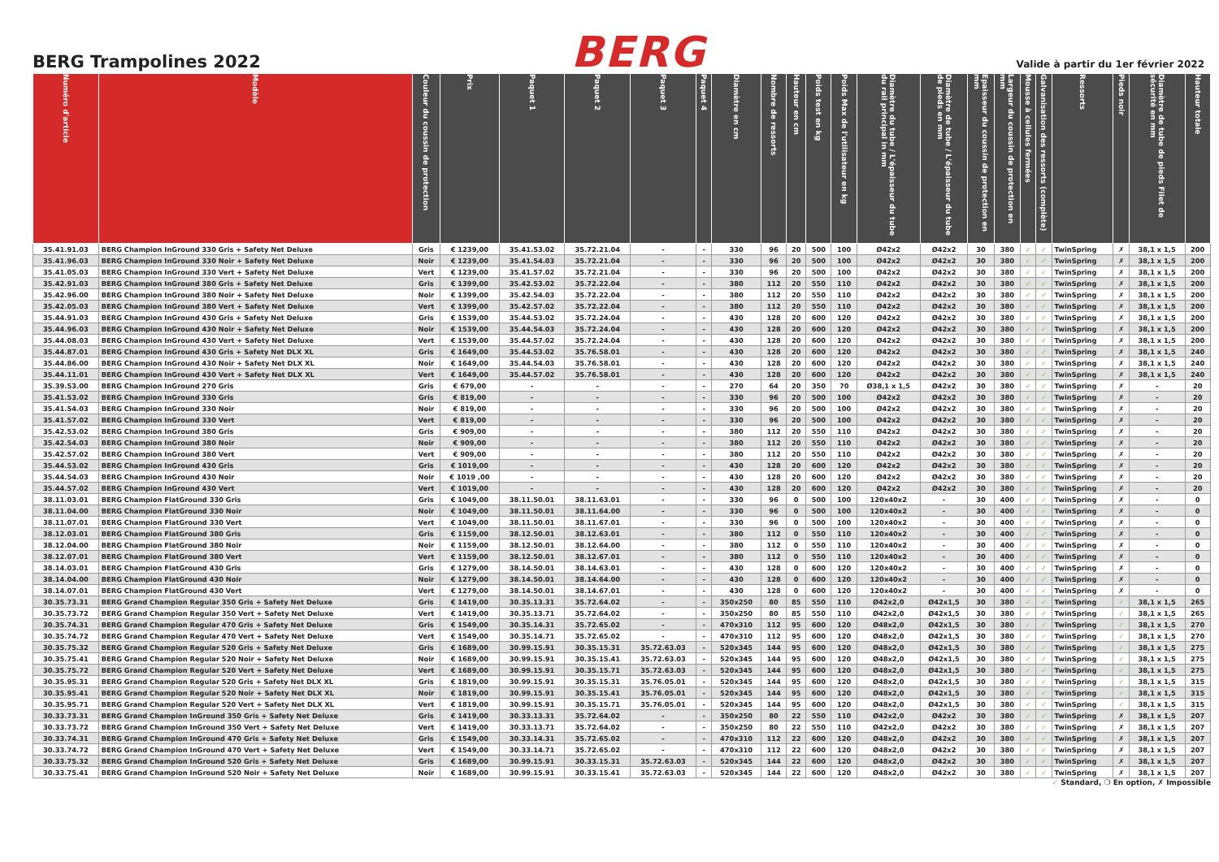BERG Trampolines 2022
BERG
Valide à partir du 1er février 2022
| Numéro d'article | Modèle | Couleur du coussin de protection | Prix | Paquet 1 | Paquet 2 | Paquet 3 | Paquet 4 | Diamètre en cm | Nombre de ressorts | Hauteur en cm | Poids test en kg | Poids Max de l'utilisateur en kg | Diamètre du tube / L'épaisseur du tube du rail principal in mm | Diamètre de tube / L'épaisseur du tube de pieds en mm | Epaisseur du coussin de protection en mm | Largeur du coussin de protection en mm | Mousse à cellules fermées | Galvanisation des ressorts (complète) | Ressorts | Pieds noir | Diamètre de tube de pieds Filet de sécurité en mm | Hauteur totale |
| --- | --- | --- | --- | --- | --- | --- | --- | --- | --- | --- | --- | --- | --- | --- | --- | --- | --- | --- | --- | --- | --- | --- |
| 35.41.91.03 | BERG Champion InGround 330 Gris + Safety Net Deluxe | Gris | € 1239,00 | 35.41.53.02 | 35.72.21.04 | - | - | 330 | 96 | 20 | 500 | 100 | Ø42x2 | Ø42x2 | 30 | 380 | ✓ | ✓ | TwinSpring | ✗ | 38,1 x 1,5 | 200 |
| 35.41.96.03 | BERG Champion InGround 330 Noir + Safety Net Deluxe | Noir | € 1239,00 | 35.41.54.03 | 35.72.21.04 | - | - | 330 | 96 | 20 | 500 | 100 | Ø42x2 | Ø42x2 | 30 | 380 | ✓ | ✓ | TwinSpring | ✗ | 38,1 x 1,5 | 200 |
| 35.41.05.03 | BERG Champion InGround 330 Vert + Safety Net Deluxe | Vert | € 1239,00 | 35.41.57.02 | 35.72.21.04 | - | - | 330 | 96 | 20 | 500 | 100 | Ø42x2 | Ø42x2 | 30 | 380 | ✓ | ✓ | TwinSpring | ✗ | 38,1 x 1,5 | 200 |
| 35.42.91.03 | BERG Champion InGround 380 Gris + Safety Net Deluxe | Gris | € 1399,00 | 35.42.53.02 | 35.72.22.04 | - | - | 380 | 112 | 20 | 550 | 110 | Ø42x2 | Ø42x2 | 30 | 380 | ✓ | ✓ | TwinSpring | ✗ | 38,1 x 1,5 | 200 |
| 35.42.96.00 | BERG Champion InGround 380 Noir + Safety Net Deluxe | Noir | € 1399,00 | 35.42.54.03 | 35.72.22.04 | - | - | 380 | 112 | 20 | 550 | 110 | Ø42x2 | Ø42x2 | 30 | 380 | ✓ | ✓ | TwinSpring | ✗ | 38,1 x 1,5 | 200 |
| 35.42.05.03 | BERG Champion InGround 380 Vert + Safety Net Deluxe | Vert | € 1399,00 | 35.42.57.02 | 35.72.22.04 | - | - | 380 | 112 | 20 | 550 | 110 | Ø42x2 | Ø42x2 | 30 | 380 | ✓ | ✓ | TwinSpring | ✗ | 38,1 x 1,5 | 200 |
| 35.44.91.03 | BERG Champion InGround 430 Gris + Safety Net Deluxe | Gris | € 1539,00 | 35.44.53.02 | 35.72.24.04 | - | - | 430 | 128 | 20 | 600 | 120 | Ø42x2 | Ø42x2 | 30 | 380 | ✓ | ✓ | TwinSpring | ✗ | 38,1 x 1,5 | 200 |
| 35.44.96.03 | BERG Champion InGround 430 Noir + Safety Net Deluxe | Noir | € 1539,00 | 35.44.54.03 | 35.72.24.04 | - | - | 430 | 128 | 20 | 600 | 120 | Ø42x2 | Ø42x2 | 30 | 380 | ✓ | ✓ | TwinSpring | ✗ | 38,1 x 1,5 | 200 |
| 35.44.08.03 | BERG Champion InGround 430 Vert + Safety Net Deluxe | Vert | € 1539,00 | 35.44.57.02 | 35.72.24.04 | - | - | 430 | 128 | 20 | 600 | 120 | Ø42x2 | Ø42x2 | 30 | 380 | ✓ | ✓ | TwinSpring | ✗ | 38,1 x 1,5 | 200 |
| 35.44.87.01 | BERG Champion InGround 430 Gris + Safety Net DLX XL | Gris | € 1649,00 | 35.44.53.02 | 35.76.58.01 | - | - | 430 | 128 | 20 | 600 | 120 | Ø42x2 | Ø42x2 | 30 | 380 | ✓ | ✓ | TwinSpring | ✗ | 38,1 x 1,5 | 240 |
| 35.44.86.00 | BERG Champion InGround 430 Noir + Safety Net DLX XL | Noir | € 1649,00 | 35.44.54.03 | 35.76.58.01 | - | - | 430 | 128 | 20 | 600 | 120 | Ø42x2 | Ø42x2 | 30 | 380 | ✓ | ✓ | TwinSpring | ✗ | 38,1 x 1,5 | 240 |
| 35.44.11.01 | BERG Champion InGround 430 Vert + Safety Net DLX XL | Vert | € 1649,00 | 35.44.57.02 | 35.76.58.01 | - | - | 430 | 128 | 20 | 600 | 120 | Ø42x2 | Ø42x2 | 30 | 380 | ✓ | ✓ | TwinSpring | ✗ | 38,1 x 1,5 | 240 |
| 35.39.53.00 | BERG Champion InGround 270 Gris | Gris | € 679,00 | - | - | - | - | 270 | 64 | 20 | 350 | 70 | Ø38,1 x 1,5 | Ø42x2 | 30 | 380 | ✓ | ✓ | TwinSpring | ✗ | - | 20 |
| 35.41.53.02 | BERG Champion InGround 330 Gris | Gris | € 819,00 | - | - | - | - | 330 | 96 | 20 | 500 | 100 | Ø42x2 | Ø42x2 | 30 | 380 | ✓ | ✓ | TwinSpring | ✗ | - | 20 |
| 35.41.54.03 | BERG Champion InGround 330 Noir | Noir | € 819,00 | - | - | - | - | 330 | 96 | 20 | 500 | 100 | Ø42x2 | Ø42x2 | 30 | 380 | ✓ | ✓ | TwinSpring | ✗ | - | 20 |
| 35.41.57.02 | BERG Champion InGround 330 Vert | Vert | € 819,00 | - | - | - | - | 330 | 96 | 20 | 500 | 100 | Ø42x2 | Ø42x2 | 30 | 380 | ✓ | ✓ | TwinSpring | ✗ | - | 20 |
| 35.42.53.02 | BERG Champion InGround 380 Gris | Gris | € 909,00 | - | - | - | - | 380 | 112 | 20 | 550 | 110 | Ø42x2 | Ø42x2 | 30 | 380 | ✓ | ✓ | TwinSpring | ✗ | - | 20 |
| 35.42.54.03 | BERG Champion InGround 380 Noir | Noir | € 909,00 | - | - | - | - | 380 | 112 | 20 | 550 | 110 | Ø42x2 | Ø42x2 | 30 | 380 | ✓ | ✓ | TwinSpring | ✗ | - | 20 |
| 35.42.57.02 | BERG Champion InGround 380 Vert | Vert | € 909,00 | - | - | - | - | 380 | 112 | 20 | 550 | 110 | Ø42x2 | Ø42x2 | 30 | 380 | ✓ | ✓ | TwinSpring | ✗ | - | 20 |
| 35.44.53.02 | BERG Champion InGround 430 Gris | Gris | € 1019,00 | - | - | - | - | 430 | 128 | 20 | 600 | 120 | Ø42x2 | Ø42x2 | 30 | 380 | ✓ | ✓ | TwinSpring | ✗ | - | 20 |
| 35.44.54.03 | BERG Champion InGround 430 Noir | Noir | € 1019 ,00 | - | - | - | - | 430 | 128 | 20 | 600 | 120 | Ø42x2 | Ø42x2 | 30 | 380 | ✓ | ✓ | TwinSpring | ✗ | - | 20 |
| 35.44.57.02 | BERG Champion InGround 430 Vert | Vert | € 1019,00 | - | - | - | - | 430 | 128 | 20 | 600 | 120 | Ø42x2 | Ø42x2 | 30 | 380 | ✓ | ✓ | TwinSpring | ✗ | - | 20 |
| 38.11.03.01 | BERG Champion FlatGround 330 Gris | Gris | € 1049,00 | 38.11.50.01 | 38.11.63.01 | - | - | 330 | 96 | 0 | 500 | 100 | 120x40x2 | - | 30 | 400 | ✓ | ✓ | TwinSpring | ✗ | - | 0 |
| 38.11.04.00 | BERG Champion FlatGround 330 Noir | Noir | € 1049,00 | 38.11.50.01 | 38.11.64.00 | - | - | 330 | 96 | 0 | 500 | 100 | 120x40x2 | - | 30 | 400 | ✓ | ✓ | TwinSpring | ✗ | - | 0 |
| 38.11.07.01 | BERG Champion FlatGround 330 Vert | Vert | € 1049,00 | 38.11.50.01 | 38.11.67.01 | - | - | 330 | 96 | 0 | 500 | 100 | 120x40x2 | - | 30 | 400 | ✓ | ✓ | TwinSpring | ✗ | - | 0 |
| 38.12.03.01 | BERG Champion FlatGround 380 Gris | Gris | € 1159,00 | 38.12.50.01 | 38.12.63.01 | - | - | 380 | 112 | 0 | 550 | 110 | 120x40x2 | - | 30 | 400 | ✓ | ✓ | TwinSpring | ✗ | - | 0 |
| 38.12.04.00 | BERG Champion FlatGround 380 Noir | Noir | € 1159,00 | 38.12.50.01 | 38.12.64.00 | - | - | 380 | 112 | 0 | 550 | 110 | 120x40x2 | - | 30 | 400 | ✓ | ✓ | TwinSpring | ✗ | - | 0 |
| 38.12.07.01 | BERG Champion FlatGround 380 Vert | Vert | € 1159,00 | 38.12.50.01 | 38.12.67.01 | - | - | 380 | 112 | 0 | 550 | 110 | 120x40x2 | - | 30 | 400 | ✓ | ✓ | TwinSpring | ✗ | - | 0 |
| 38.14.03.01 | BERG Champion FlatGround 430 Gris | Gris | € 1279,00 | 38.14.50.01 | 38.14.63.01 | - | - | 430 | 128 | 0 | 600 | 120 | 120x40x2 | - | 30 | 400 | ✓ | ✓ | TwinSpring | ✗ | - | 0 |
| 38.14.04.00 | BERG Champion FlatGround 430 Noir | Noir | € 1279,00 | 38.14.50.01 | 38.14.64.00 | - | - | 430 | 128 | 0 | 600 | 120 | 120x40x2 | - | 30 | 400 | ✓ | ✓ | TwinSpring | ✗ | - | 0 |
| 38.14.07.01 | BERG Champion FlatGround 430 Vert | Vert | € 1279,00 | 38.14.50.01 | 38.14.67.01 | - | - | 430 | 128 | 0 | 600 | 120 | 120x40x2 | - | 30 | 400 | ✓ | ✓ | TwinSpring | ✗ | - | 0 |
| 30.35.73.31 | BERG Grand Champion Regular 350 Gris + Safety Net Deluxe | Gris | € 1419,00 | 30.35.13.31 | 35.72.64.02 | - | - | 350x250 | 80 | 85 | 550 | 110 | Ø42x2,0 | Ø42x1,5 | 30 | 380 | ✓ | ✓ | TwinSpring | ✓ | 38,1 x 1,5 | 265 |
| 30.35.73.72 | BERG Grand Champion Regular 350 Vert + Safety Net Deluxe | Vert | € 1419,00 | 30.35.13.71 | 35.72.64.02 | - | - | 350x250 | 80 | 85 | 550 | 110 | Ø42x2,0 | Ø42x1,5 | 30 | 380 | ✓ | ✓ | TwinSpring | ✓ | 38,1 x 1,5 | 265 |
| 30.35.74.31 | BERG Grand Champion Regular 470 Gris + Safety Net Deluxe | Gris | € 1549,00 | 30.35.14.31 | 35.72.65.02 | - | - | 470x310 | 112 | 95 | 600 | 120 | Ø48x2,0 | Ø42x1,5 | 30 | 380 | ✓ | ✓ | TwinSpring | ✓ | 38,1 x 1,5 | 270 |
| 30.35.74.72 | BERG Grand Champion Regular 470 Vert + Safety Net Deluxe | Vert | € 1549,00 | 30.35.14.71 | 35.72.65.02 | - | - | 470x310 | 112 | 95 | 600 | 120 | Ø48x2,0 | Ø42x1,5 | 30 | 380 | ✓ | ✓ | TwinSpring | ✓ | 38,1 x 1,5 | 270 |
| 30.35.75.32 | BERG Grand Champion Regular 520 Gris + Safety Net Deluxe | Gris | € 1689,00 | 30.99.15.91 | 30.35.15.31 | 35.72.63.03 | - | 520x345 | 144 | 95 | 600 | 120 | Ø48x2,0 | Ø42x1,5 | 30 | 380 | ✓ | ✓ | TwinSpring | ✓ | 38,1 x 1,5 | 275 |
| 30.35.75.41 | BERG Grand Champion Regular 520 Noir + Safety Net Deluxe | Noir | € 1689,00 | 30.99.15.91 | 30.35.15.41 | 35.72.63.03 | - | 520x345 | 144 | 95 | 600 | 120 | Ø48x2,0 | Ø42x1,5 | 30 | 380 | ✓ | ✓ | TwinSpring | ✓ | 38,1 x 1,5 | 275 |
| 30.35.75.72 | BERG Grand Champion Regular 520 Vert + Safety Net Deluxe | Vert | € 1689,00 | 30.99.15.91 | 30.35.15.71 | 35.72.63.03 | - | 520x345 | 144 | 95 | 600 | 120 | Ø48x2,0 | Ø42x1,5 | 30 | 380 | ✓ | ✓ | TwinSpring | ✓ | 38,1 x 1,5 | 275 |
| 30.35.95.31 | BERG Grand Champion Regular 520 Gris + Safety Net DLX XL | Gris | € 1819,00 | 30.99.15.91 | 30.35.15.31 | 35.76.05.01 | - | 520x345 | 144 | 95 | 600 | 120 | Ø48x2,0 | Ø42x1,5 | 30 | 380 | ✓ | ✓ | TwinSpring | ✓ | 38,1 x 1,5 | 315 |
| 30.35.95.41 | BERG Grand Champion Regular 520 Noir + Safety Net DLX XL | Noir | € 1819,00 | 30.99.15.91 | 30.35.15.41 | 35.76.05.01 | - | 520x345 | 144 | 95 | 600 | 120 | Ø48x2,0 | Ø42x1,5 | 30 | 380 | ✓ | ✓ | TwinSpring | ✓ | 38,1 x 1,5 | 315 |
| 30.35.95.71 | BERG Grand Champion Regular 520 Vert + Safety Net DLX XL | Vert | € 1819,00 | 30.99.15.91 | 30.35.15.71 | 35.76.05.01 | - | 520x345 | 144 | 95 | 600 | 120 | Ø48x2,0 | Ø42x1,5 | 30 | 380 | ✓ | ✓ | TwinSpring | ✓ | 38,1 x 1,5 | 315 |
| 30.33.73.31 | BERG Grand Champion InGround 350 Gris + Safety Net Deluxe | Gris | € 1419,00 | 30.33.13.31 | 35.72.64.02 | - | - | 350x250 | 80 | 22 | 550 | 110 | Ø42x2,0 | Ø42x2 | 30 | 380 | ✓ | ✓ | TwinSpring | ✗ | 38,1 x 1,5 | 207 |
| 30.33.73.72 | BERG Grand Champion InGround 350 Vert + Safety Net Deluxe | Vert | € 1419,00 | 30.33.13.71 | 35.72.64.02 | - | - | 350x250 | 80 | 22 | 550 | 110 | Ø42x2,0 | Ø42x2 | 30 | 380 | ✓ | ✓ | TwinSpring | ✗ | 38,1 x 1,5 | 207 |
| 30.33.74.31 | BERG Grand Champion InGround 470 Gris + Safety Net Deluxe | Gris | € 1549,00 | 30.33.14.31 | 35.72.65.02 | - | - | 470x310 | 112 | 22 | 600 | 120 | Ø48x2,0 | Ø42x2 | 30 | 380 | ✓ | ✓ | TwinSpring | ✗ | 38,1 x 1,5 | 207 |
| 30.33.74.72 | BERG Grand Champion InGround 470 Vert + Safety Net Deluxe | Vert | € 1549,00 | 30.33.14.71 | 35.72.65.02 | - | - | 470x310 | 112 | 22 | 600 | 120 | Ø48x2,0 | Ø42x2 | 30 | 380 | ✓ | ✓ | TwinSpring | ✗ | 38,1 x 1,5 | 207 |
| 30.33.75.32 | BERG Grand Champion InGround 520 Gris + Safety Net Deluxe | Gris | € 1689,00 | 30.99.15.91 | 30.33.15.31 | 35.72.63.03 | - | 520x345 | 144 | 22 | 600 | 120 | Ø48x2,0 | Ø42x2 | 30 | 380 | ✓ | ✓ | TwinSpring | ✗ | 38,1 x 1,5 | 207 |
| 30.33.75.41 | BERG Grand Champion InGround 520 Noir + Safety Net Deluxe | Noir | € 1689,00 | 30.99.15.91 | 30.33.15.41 | 35.72.63.03 | - | 520x345 | 144 | 22 | 600 | 120 | Ø48x2,0 | Ø42x2 | 30 | 380 | ✓ | ✓ | TwinSpring | ✗ | 38,1 x 1,5 | 207 |
✓ Standard, ❍ En option, ✗ Impossible